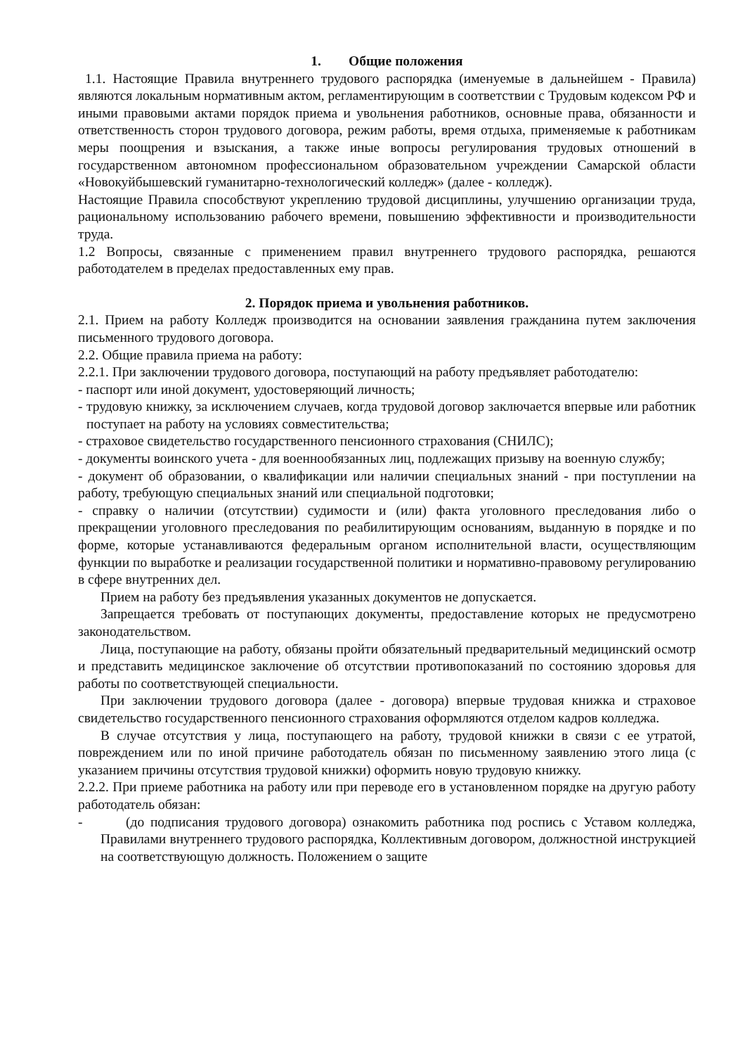1. Общие положения
1.1. Настоящие Правила внутреннего трудового распорядка (именуемые в дальнейшем - Правила) являются локальным нормативным актом, регламентирующим в соответствии с Трудовым кодексом РФ и иными правовыми актами порядок приема и увольнения работников, основные права, обязанности и ответственность сторон трудового договора, режим работы, время отдыха, применяемые к работникам меры поощрения и взыскания, а также иные вопросы регулирования трудовых отношений в государственном автономном профессиональном образовательном учреждении Самарской области «Новокуйбышевский гуманитарно-технологический колледж» (далее - колледж).
Настоящие Правила способствуют укреплению трудовой дисциплины, улучшению организации труда, рациональному использованию рабочего времени, повышению эффективности и производительности труда.
1.2 Вопросы, связанные с применением правил внутреннего трудового распорядка, решаются работодателем в пределах предоставленных ему прав.
2. Порядок приема и увольнения работников.
2.1. Прием на работу Колледж производится на основании заявления гражданина путем заключения письменного трудового договора.
2.2. Общие правила приема на работу:
2.2.1. При заключении трудового договора, поступающий на работу предъявляет работодателю:
- паспорт или иной документ, удостоверяющий личность;
- трудовую книжку, за исключением случаев, когда трудовой договор заключается впервые или работник поступает на работу на условиях совместительства;
- страховое свидетельство государственного пенсионного страхования (СНИЛС);
- документы воинского учета - для военнообязанных лиц, подлежащих призыву на военную службу;
- документ об образовании, о квалификации или наличии специальных знаний - при поступлении на работу, требующую специальных знаний или специальной подготовки;
- справку о наличии (отсутствии) судимости и (или) факта уголовного преследования либо о прекращении уголовного преследования по реабилитирующим основаниям, выданную в порядке и по форме, которые устанавливаются федеральным органом исполнительной власти, осуществляющим функции по выработке и реализации государственной политики и нормативно-правовому регулированию в сфере внутренних дел.
Прием на работу без предъявления указанных документов не допускается.
Запрещается требовать от поступающих документы, предоставление которых не предусмотрено законодательством.
Лица, поступающие на работу, обязаны пройти обязательный предварительный медицинский осмотр и представить медицинское заключение об отсутствии противопоказаний по состоянию здоровья для работы по соответствующей специальности.
При заключении трудового договора (далее - договора) впервые трудовая книжка и страховое свидетельство государственного пенсионного страхования оформляются отделом кадров колледжа.
В случае отсутствия у лица, поступающего на работу, трудовой книжки в связи с ее утратой, повреждением или по иной причине работодатель обязан по письменному заявлению этого лица (с указанием причины отсутствия трудовой книжки) оформить новую трудовую книжку.
2.2.2. При приеме работника на работу или при переводе его в установленном порядке на другую работу работодатель обязан:
- (до подписания трудового договора) ознакомить работника под роспись с Уставом колледжа, Правилами внутреннего трудового распорядка, Коллективным договором, должностной инструкцией на соответствующую должность. Положением о защите